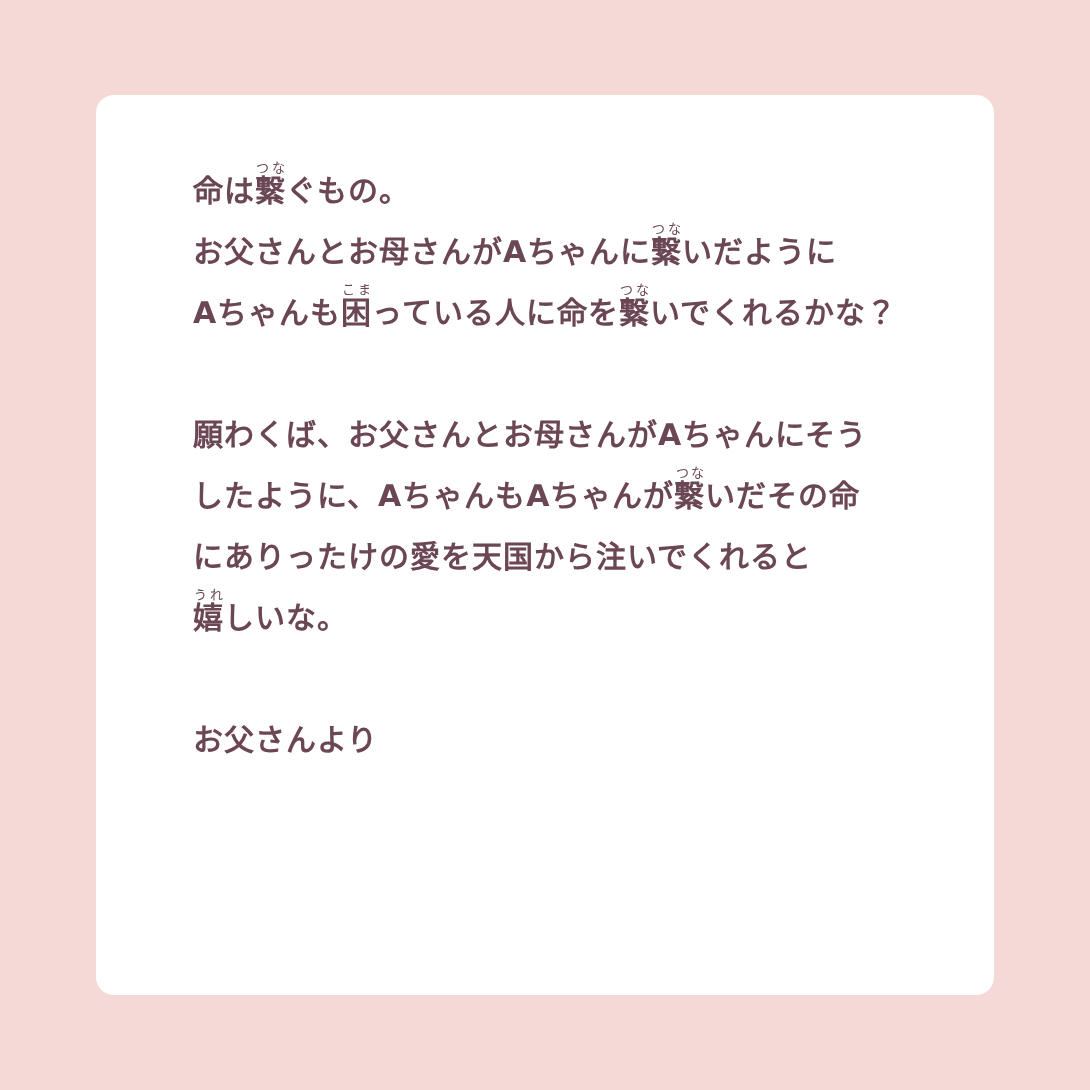命は繋ぐもの。
お父さんとお母さんがAちゃんに繋いだように
Aちゃんも困っている人に命を繋いでくれるかな？
願わくば、お父さんとお母さんがAちゃんにそう
したように、AちゃんもAちゃんが繋いだその命
にありったけの愛を天国から注いでくれると
嬉しいな。
お父さんより